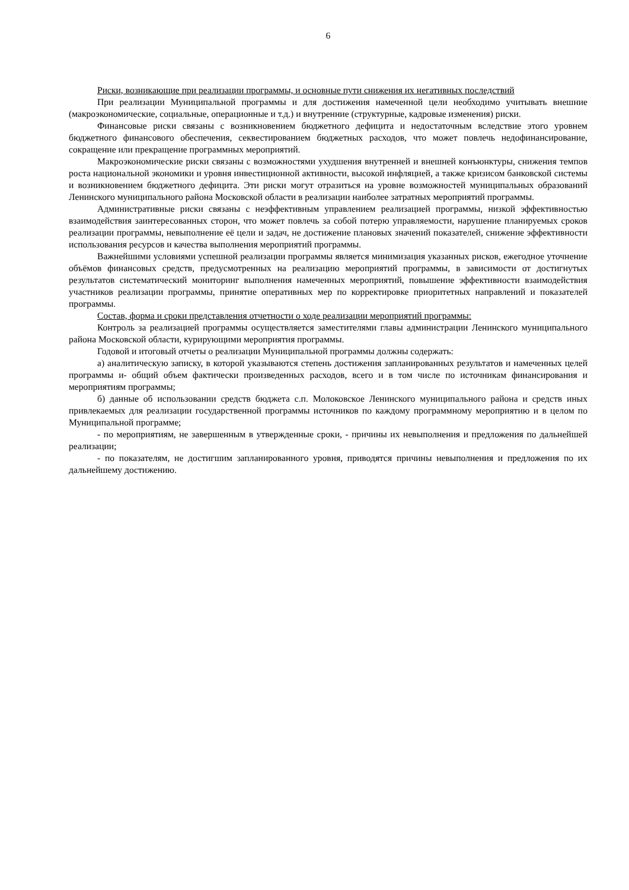6
Риски, возникающие при реализации программы, и основные пути снижения их негативных последствий
При реализации Муниципальной программы и для достижения намеченной цели необходимо учитывать внешние (макроэкономические, социальные, операционные и т.д.) и внутренние (структурные, кадровые изменения) риски.
Финансовые риски связаны с возникновением бюджетного дефицита и недостаточным вследствие этого уровнем бюджетного финансового обеспечения, секвестированием бюджетных расходов, что может повлечь недофинансирование, сокращение или прекращение программных мероприятий.
Макроэкономические риски связаны с возможностями ухудшения внутренней и внешней конъюнктуры, снижения темпов роста национальной экономики и уровня инвестиционной активности, высокой инфляцией, а также кризисом банковской системы и возникновением бюджетного дефицита. Эти риски могут отразиться на уровне возможностей муниципальных образований Ленинского муниципального района Московской области в реализации наиболее затратных мероприятий программы.
Административные риски связаны с неэффективным управлением реализацией программы, низкой эффективностью взаимодействия заинтересованных сторон, что может повлечь за собой потерю управляемости, нарушение планируемых сроков реализации программы, невыполнение её цели и задач, не достижение плановых значений показателей, снижение эффективности использования ресурсов и качества выполнения мероприятий программы.
Важнейшими условиями успешной реализации программы является минимизация указанных рисков, ежегодное уточнение объёмов финансовых средств, предусмотренных на реализацию мероприятий программы, в зависимости от достигнутых результатов систематический мониторинг выполнения намеченных мероприятий, повышение эффективности взаимодействия участников реализации программы, принятие оперативных мер по корректировке приоритетных направлений и показателей программы.
Состав, форма и сроки представления отчетности о ходе реализации мероприятий программы:
Контроль за реализацией программы осуществляется заместителями главы администрации Ленинского муниципального района Московской области, курирующими мероприятия программы.
Годовой и итоговый отчеты о реализации Муниципальной программы должны содержать:
а) аналитическую записку, в которой указываются степень достижения запланированных результатов и намеченных целей программы и- общий объем фактически произведенных расходов, всего и в том числе по источникам финансирования и мероприятиям программы;
б) данные об использовании средств бюджета с.п. Молоковское Ленинского муниципального района и средств иных привлекаемых для реализации государственной программы источников по каждому программному мероприятию и в целом по Муниципальной программе;
- по мероприятиям, не завершенным в утвержденные сроки, - причины их невыполнения и предложения по дальнейшей реализации;
- по показателям, не достигшим запланированного уровня, приводятся причины невыполнения и предложения по их дальнейшему достижению.